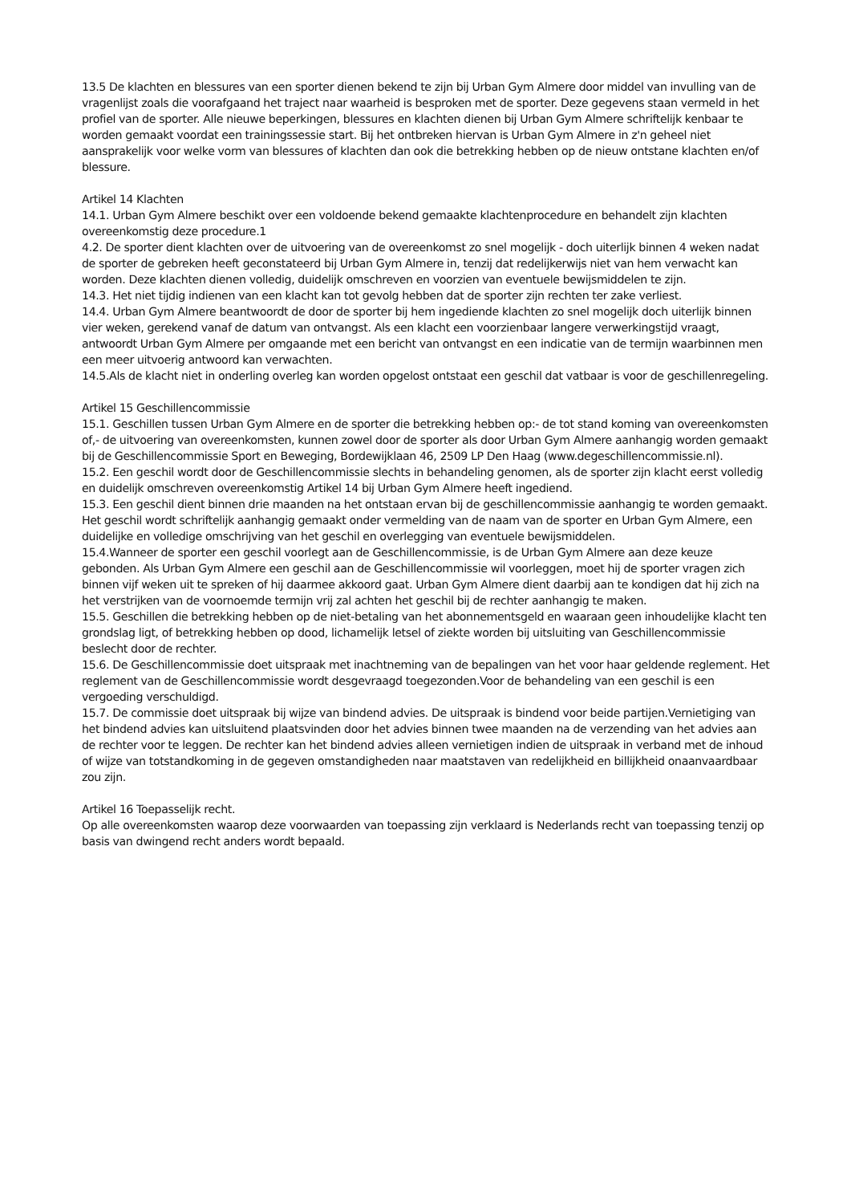13.5 De klachten en blessures van een sporter dienen bekend te zijn bij Urban Gym Almere door middel van invulling van de vragenlijst zoals die voorafgaand het traject naar waarheid is besproken met de sporter. Deze gegevens staan vermeld in het profiel van de sporter. Alle nieuwe beperkingen, blessures en klachten dienen bij Urban Gym Almere schriftelijk kenbaar te worden gemaakt voordat een trainingssessie start. Bij het ontbreken hiervan is Urban Gym Almere in z'n geheel niet aansprakelijk voor welke vorm van blessures of klachten dan ook die betrekking hebben op de nieuw ontstane klachten en/of blessure.
Artikel 14 Klachten
14.1. Urban Gym Almere beschikt over een voldoende bekend gemaakte klachtenprocedure en behandelt zijn klachten overeenkomstig deze procedure.1
4.2. De sporter dient klachten over de uitvoering van de overeenkomst zo snel mogelijk - doch uiterlijk binnen 4 weken nadat de sporter de gebreken heeft geconstateerd bij Urban Gym Almere in, tenzij dat redelijkerwijs niet van hem verwacht kan worden. Deze klachten dienen volledig, duidelijk omschreven en voorzien van eventuele bewijsmiddelen te zijn.
14.3. Het niet tijdig indienen van een klacht kan tot gevolg hebben dat de sporter zijn rechten ter zake verliest.
14.4. Urban Gym Almere beantwoordt de door de sporter bij hem ingediende klachten zo snel mogelijk doch uiterlijk binnen vier weken, gerekend vanaf de datum van ontvangst. Als een klacht een voorzienbaar langere verwerkingstijd vraagt, antwoordt Urban Gym Almere per omgaande met een bericht van ontvangst en een indicatie van de termijn waarbinnen men een meer uitvoerig antwoord kan verwachten.
14.5.Als de klacht niet in onderling overleg kan worden opgelost ontstaat een geschil dat vatbaar is voor de geschillenregeling.
Artikel 15 Geschillencommissie
15.1. Geschillen tussen Urban Gym Almere en de sporter die betrekking hebben op:- de tot stand koming van overeenkomsten of,- de uitvoering van overeenkomsten, kunnen zowel door de sporter als door Urban Gym Almere aanhangig worden gemaakt bij de Geschillencommissie Sport en Beweging, Bordewijklaan 46, 2509 LP Den Haag (www.degeschillencommissie.nl).
15.2. Een geschil wordt door de Geschillencommissie slechts in behandeling genomen, als de sporter zijn klacht eerst volledig en duidelijk omschreven overeenkomstig Artikel 14 bij Urban Gym Almere heeft ingediend.
15.3. Een geschil dient binnen drie maanden na het ontstaan ervan bij de geschillencommissie aanhangig te worden gemaakt. Het geschil wordt schriftelijk aanhangig gemaakt onder vermelding van de naam van de sporter en Urban Gym Almere, een duidelijke en volledige omschrijving van het geschil en overlegging van eventuele bewijsmiddelen.
15.4.Wanneer de sporter een geschil voorlegt aan de Geschillencommissie, is de Urban Gym Almere aan deze keuze gebonden. Als Urban Gym Almere een geschil aan de Geschillencommissie wil voorleggen, moet hij de sporter vragen zich binnen vijf weken uit te spreken of hij daarmee akkoord gaat. Urban Gym Almere dient daarbij aan te kondigen dat hij zich na het verstrijken van de voornoemde termijn vrij zal achten het geschil bij de rechter aanhangig te maken.
15.5. Geschillen die betrekking hebben op de niet-betaling van het abonnementsgeld en waaraan geen inhoudelijke klacht ten grondslag ligt, of betrekking hebben op dood, lichamelijk letsel of ziekte worden bij uitsluiting van Geschillencommissie beslecht door de rechter.
15.6. De Geschillencommissie doet uitspraak met inachtneming van de bepalingen van het voor haar geldende reglement. Het reglement van de Geschillencommissie wordt desgevraagd toegezonden.Voor de behandeling van een geschil is een vergoeding verschuldigd.
15.7. De commissie doet uitspraak bij wijze van bindend advies. De uitspraak is bindend voor beide partijen.Vernietiging van het bindend advies kan uitsluitend plaatsvinden door het advies binnen twee maanden na de verzending van het advies aan de rechter voor te leggen. De rechter kan het bindend advies alleen vernietigen indien de uitspraak in verband met de inhoud of wijze van totstandkoming in de gegeven omstandigheden naar maatstaven van redelijkheid en billijkheid onaanvaardbaar zou zijn.
Artikel 16 Toepasselijk recht.
Op alle overeenkomsten waarop deze voorwaarden van toepassing zijn verklaard is Nederlands recht van toepassing tenzij op basis van dwingend recht anders wordt bepaald.